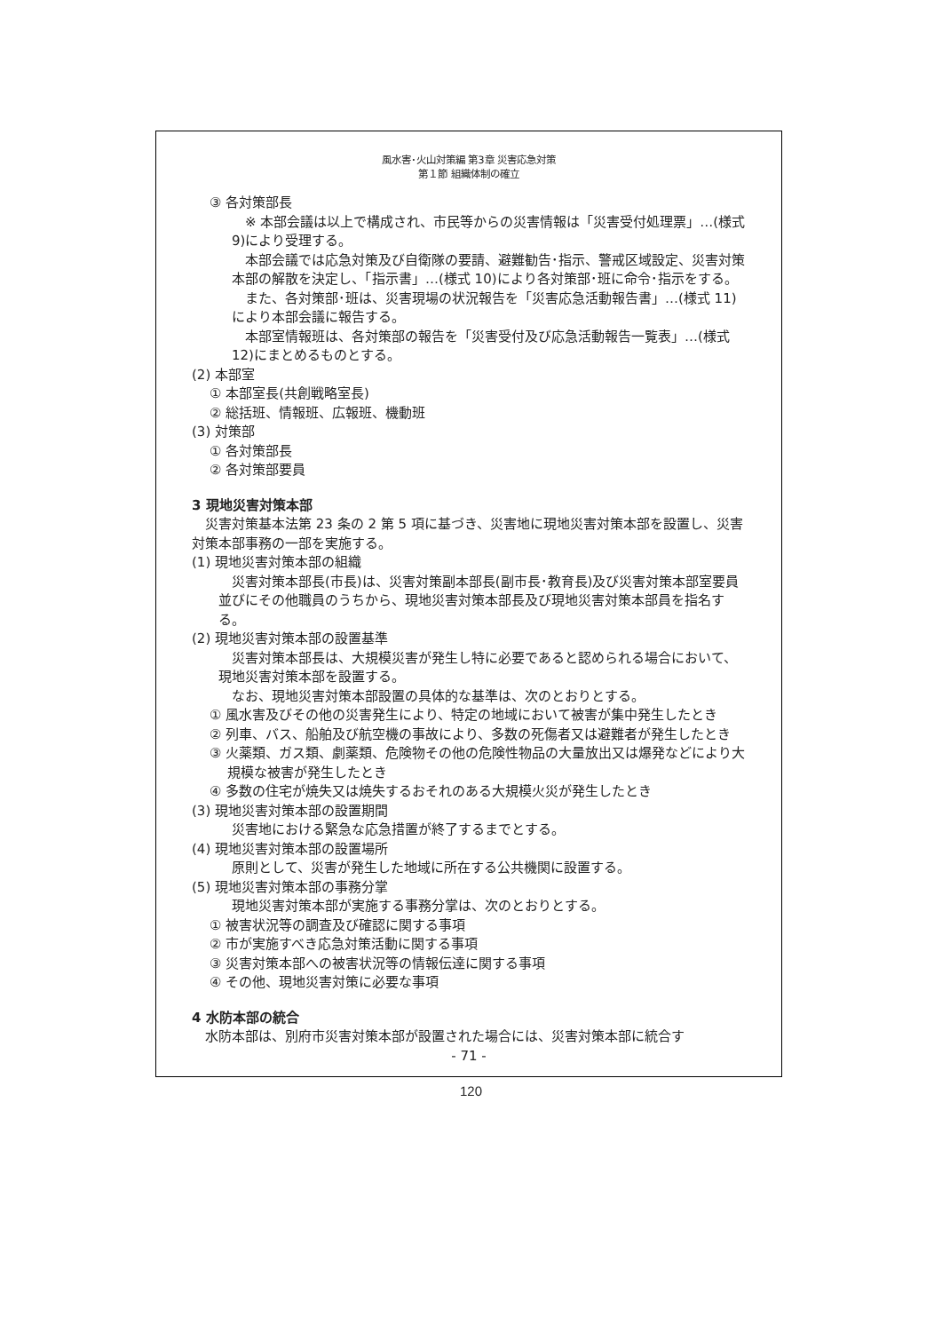風水害･火山対策編 第3章 災害応急対策
第１節 組織体制の確立
③ 各対策部長
※ 本部会議は以上で構成され、市民等からの災害情報は「災害受付処理票」…(様式 9)により受理する。
本部会議では応急対策及び自衛隊の要請、避難勧告･指示、警戒区域設定、災害対策本部の解散を決定し、「指示書」…(様式 10)により各対策部･班に命令･指示をする。
また、各対策部･班は、災害現場の状況報告を「災害応急活動報告書」…(様式 11)により本部会議に報告する。
本部室情報班は、各対策部の報告を「災害受付及び応急活動報告一覧表」…(様式 12)にまとめるものとする。
(2) 本部室
① 本部室長(共創戦略室長)
② 総括班、情報班、広報班、機動班
(3) 対策部
① 各対策部長
② 各対策部要員
3 現地災害対策本部
災害対策基本法第 23 条の 2 第 5 項に基づき、災害地に現地災害対策本部を設置し、災害対策本部事務の一部を実施する。
(1) 現地災害対策本部の組織
災害対策本部長(市長)は、災害対策副本部長(副市長･教育長)及び災害対策本部室要員並びにその他職員のうちから、現地災害対策本部長及び現地災害対策本部員を指名する。
(2) 現地災害対策本部の設置基準
災害対策本部長は、大規模災害が発生し特に必要であると認められる場合において、現地災害対策本部を設置する。
なお、現地災害対策本部設置の具体的な基準は、次のとおりとする。
① 風水害及びその他の災害発生により、特定の地域において被害が集中発生したとき
② 列車、バス、船舶及び航空機の事故により、多数の死傷者又は避難者が発生したとき
③ 火薬類、ガス類、劇薬類、危険物その他の危険性物品の大量放出又は爆発などにより大規模な被害が発生したとき
④ 多数の住宅が焼失又は焼失するおそれのある大規模火災が発生したとき
(3) 現地災害対策本部の設置期間
災害地における緊急な応急措置が終了するまでとする。
(4) 現地災害対策本部の設置場所
原則として、災害が発生した地域に所在する公共機関に設置する。
(5) 現地災害対策本部の事務分掌
現地災害対策本部が実施する事務分掌は、次のとおりとする。
① 被害状況等の調査及び確認に関する事項
② 市が実施すべき応急対策活動に関する事項
③ 災害対策本部への被害状況等の情報伝達に関する事項
④ その他、現地災害対策に必要な事項
4 水防本部の統合
水防本部は、別府市災害対策本部が設置された場合には、災害対策本部に統合す
- 71 -
120